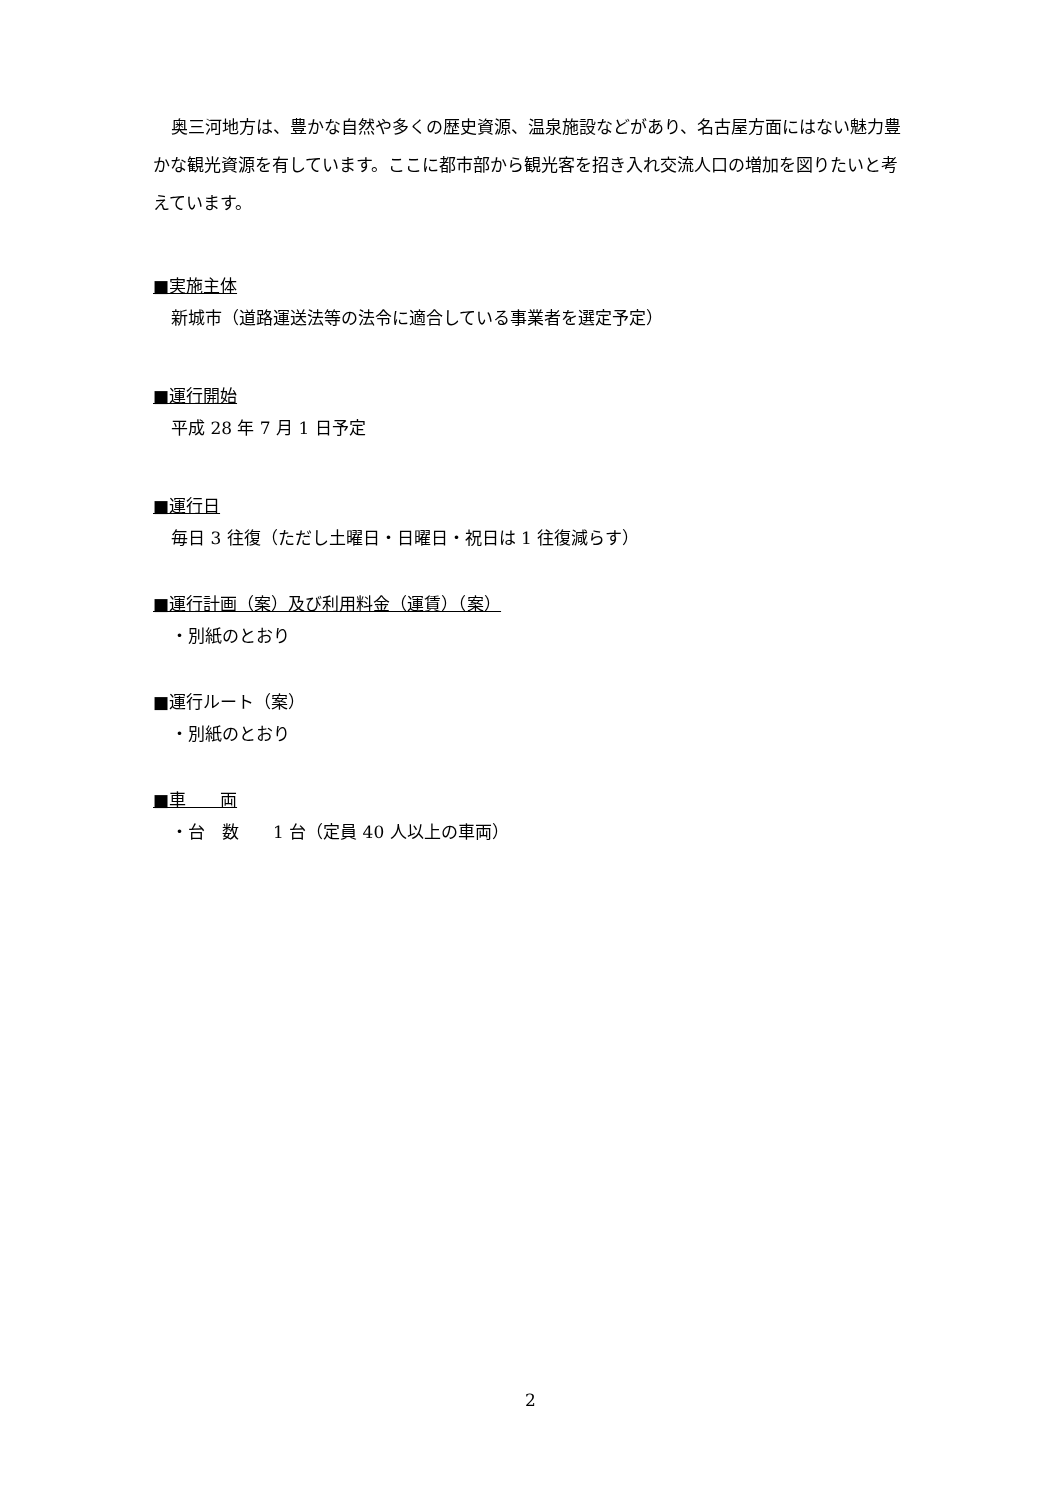奥三河地方は、豊かな自然や多くの歴史資源、温泉施設などがあり、名古屋方面にはない魅力豊かな観光資源を有しています。ここに都市部から観光客を招き入れ交流人口の増加を図りたいと考えています。
■実施主体
新城市（道路運送法等の法令に適合している事業者を選定予定）
■運行開始
平成 28 年 7 月 1 日予定
■運行日
毎日 3 往復（ただし土曜日・日曜日・祝日は 1 往復減らす）
■運行計画（案）及び利用料金（運賃）（案）
・別紙のとおり
■運行ルート（案）
・別紙のとおり
■車　　両
・台　数　　1 台（定員 40 人以上の車両）
2